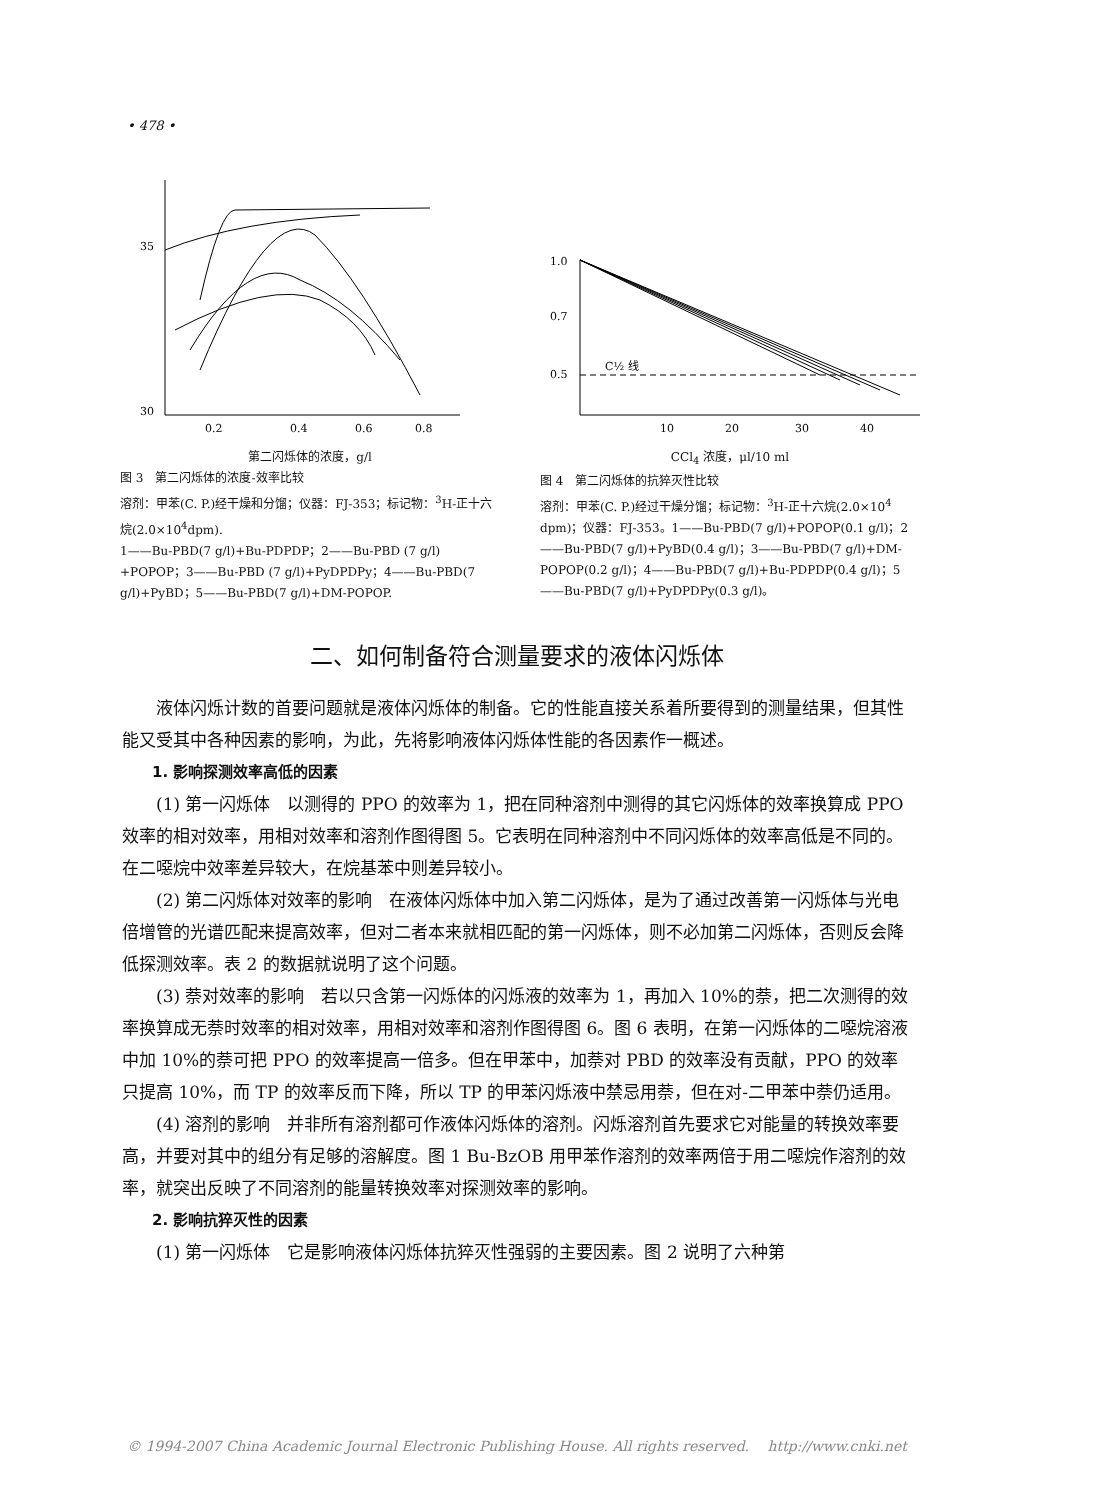• 478 •
35
30
0.2
0.4
0.6
0.8
第二闪烁体的浓度，g/l
图 3　第二闪烁体的浓度-效率比较
溶剂：甲苯(C. P.)经干燥和分馏；仪器：FJ-353；标记物：<sup>3</sup>H-正十六烷(2.0×10<sup>4</sup>dpm).
1——Bu-PBD(7 g/l)+Bu-PDPDP；2——Bu-PBD (7 g/l) +POPOP；3——Bu-PBD (7 g/l)+PyDPDPy；4——Bu-PBD(7 g/l)+PyBD；5——Bu-PBD(7 g/l)+DM-POPOP.
1.0
0.7
0.5
C½ 线
10
20
30
40
CCl<sub>4</sub> 浓度，μl/10 ml
图 4　第二闪烁体的抗猝灭性比较
溶剂：甲苯(C. P.)经过干燥分馏；标记物：<sup>3</sup>H-正十六烷(2.0×10<sup>4</sup> dpm)；仪器：FJ-353。1——Bu-PBD(7 g/l)+POPOP(0.1 g/l)；2——Bu-PBD(7 g/l)+PyBD(0.4 g/l)；3——Bu-PBD(7 g/l)+DM-POPOP(0.2 g/l)；4——Bu-PBD(7 g/l)+Bu-PDPDP(0.4 g/l)；5——Bu-PBD(7 g/l)+PyDPDPy(0.3 g/l)。
二、如何制备符合测量要求的液体闪烁体
液体闪烁计数的首要问题就是液体闪烁体的制备。它的性能直接关系着所要得到的测量结果，但其性能又受其中各种因素的影响，为此，先将影响液体闪烁体性能的各因素作一概述。
1. 影响探测效率高低的因素
(1) 第一闪烁体　以测得的 PPO 的效率为 1，把在同种溶剂中测得的其它闪烁体的效率换算成 PPO 效率的相对效率，用相对效率和溶剂作图得图 5。它表明在同种溶剂中不同闪烁体的效率高低是不同的。在二噁烷中效率差异较大，在烷基苯中则差异较小。
(2) 第二闪烁体对效率的影响　在液体闪烁体中加入第二闪烁体，是为了通过改善第一闪烁体与光电倍增管的光谱匹配来提高效率，但对二者本来就相匹配的第一闪烁体，则不必加第二闪烁体，否则反会降低探测效率。表 2 的数据就说明了这个问题。
(3) 萘对效率的影响　若以只含第一闪烁体的闪烁液的效率为 1，再加入 10%的萘，把二次测得的效率换算成无萘时效率的相对效率，用相对效率和溶剂作图得图 6。图 6 表明，在第一闪烁体的二噁烷溶液中加 10%的萘可把 PPO 的效率提高一倍多。但在甲苯中，加萘对 PBD 的效率没有贡献，PPO 的效率只提高 10%，而 TP 的效率反而下降，所以 TP 的甲苯闪烁液中禁忌用萘，但在对-二甲苯中萘仍适用。
(4) 溶剂的影响　并非所有溶剂都可作液体闪烁体的溶剂。闪烁溶剂首先要求它对能量的转换效率要高，并要对其中的组分有足够的溶解度。图 1 Bu-BzOB 用甲苯作溶剂的效率两倍于用二噁烷作溶剂的效率，就突出反映了不同溶剂的能量转换效率对探测效率的影响。
2. 影响抗猝灭性的因素
(1) 第一闪烁体　它是影响液体闪烁体抗猝灭性强弱的主要因素。图 2 说明了六种第
© 1994-2007 China Academic Journal Electronic Publishing House. All rights reserved.　 http://www.cnki.net